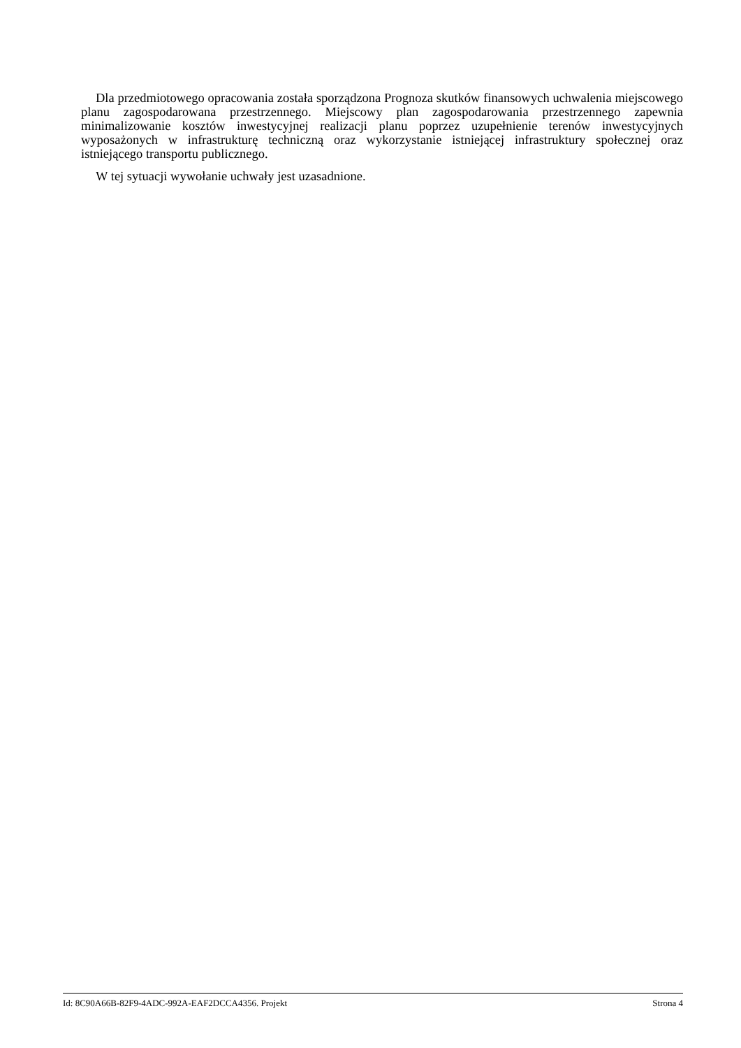Dla przedmiotowego opracowania została sporządzona Prognoza skutków finansowych uchwalenia miejscowego planu zagospodarowana przestrzennego. Miejscowy plan zagospodarowania przestrzennego zapewnia minimalizowanie kosztów inwestycyjnej realizacji planu poprzez uzupełnienie terenów inwestycyjnych wyposażonych w infrastrukturę techniczną oraz wykorzystanie istniejącej infrastruktury społecznej oraz istniejącego transportu publicznego.
W tej sytuacji wywołanie uchwały jest uzasadnione.
Id: 8C90A66B-82F9-4ADC-992A-EAF2DCCA4356. Projekt Strona 4